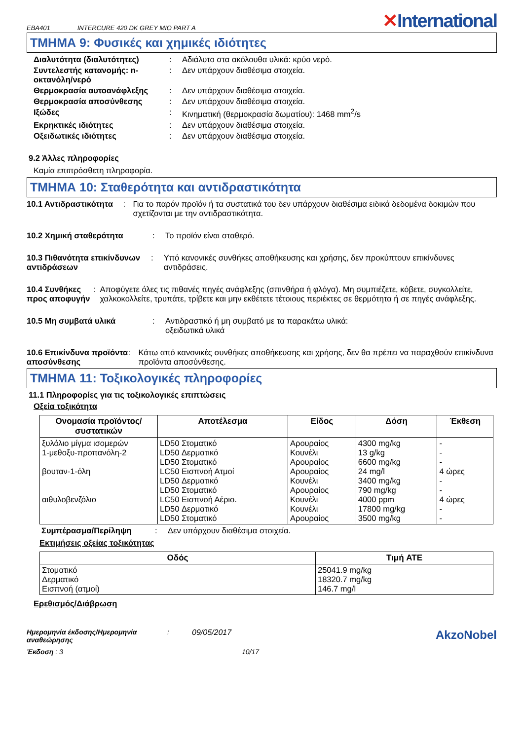EBA401 INTERCURE 420 DK GREY MIO PART A ✕International
ΤΜΗΜΑ 9: Φυσικές και χημικές ιδιότητες
Διαλυτότητα (διαλυτότητες) : Αδιάλυτο στα ακόλουθα υλικά: κρύο νερό.
Συντελεστής κατανομής: n-οκτανόλη/νερό
: Δεν υπάρχουν διαθέσιμα στοιχεία.
Θερμοκρασία αυτοανάφλεξης : Δεν υπάρχουν διαθέσιμα στοιχεία.
Θερμοκρασία αποσύνθεσης : Δεν υπάρχουν διαθέσιμα στοιχεία.
Ιξώδες : Κινηματική (θερμοκρασία δωματίου): 1468 mm<sup>2</sup>/s
Εκρηκτικές ιδιότητες : Δεν υπάρχουν διαθέσιμα στοιχεία.
Οξειδωτικές ιδιότητες : Δεν υπάρχουν διαθέσιμα στοιχεία.
9.2 Άλλες πληροφορίες
Καμία επιπρόσθετη πληροφορία.
ΤΜΗΜΑ 10: Σταθερότητα και αντιδραστικότητα
10.1 Αντιδραστικότητα : Για το παρόν προϊόν ή τα συστατικά του δεν υπάρχουν διαθέσιμα ειδικά δεδομένα δοκιμών που σχετίζονται με την αντιδραστικότητα.
10.2 Χημική σταθερότητα : Το προϊόν είναι σταθερό.
10.3 Πιθανότητα επικίνδυνων αντιδράσεων
: Υπό κανονικές συνθήκες αποθήκευσης και χρήσης, δεν προκύπτουν επικίνδυνες αντιδράσεις.
10.4 Συνθήκες προς αποφυγήν
: Αποφύγετε όλες τις πιθανές πηγές ανάφλεξης (σπινθήρα ή φλόγα). Μη συμπιέζετε, κόβετε, συγκολλείτε, χαλκοκολλείτε, τρυπάτε, τρίβετε και μην εκθέτετε τέτοιους περιέκτες σε θερμότητα ή σε πηγές ανάφλεξης.
10.5 Μη συμβατά υλικά : Αντιδραστικό ή μη συμβατό με τα παρακάτω υλικά:
οξειδωτικά υλικά
10.6 Επικίνδυνα προϊόντα αποσύνθεσης
: Κάτω από κανονικές συνθήκες αποθήκευσης και χρήσης, δεν θα πρέπει να παραχθούν επικίνδυνα προϊόντα αποσύνθεσης.
ΤΜΗΜΑ 11: Τοξικολογικές πληροφορίες
11.1 Πληροφορίες για τις τοξικολογικές επιπτώσεις
Οξεία τοξικότητα
| Ονομασία προϊόντος/ συστατικών | Αποτέλεσμα | Είδος | Δόση | Έκθεση |
| --- | --- | --- | --- | --- |
| ξυλόλιο μίγμα ισομερών 1-μεθοξυ-προπανόλη-2 βουταν-1-όλη αιθυλοβενζόλιο | LD50 Στοματικό LD50 Δερματικό LD50 Στοματικό LC50 Εισπνοή Ατμοί LD50 Δερματικό LD50 Στοματικό LC50 Εισπνοή Αέριο. LD50 Δερματικό LD50 Στοματικό | Αρουραίος Κουνέλι Αρουραίος Αρουραίος Κουνέλι Αρουραίος Κουνέλι Κουνέλι Αρουραίος | 4300 mg/kg 13 g/kg 6600 mg/kg 24 mg/l 3400 mg/kg 790 mg/kg 4000 ppm 17800 mg/kg 3500 mg/kg | - - - 4 ώρες - - 4 ώρες - - |
Συμπέρασμα/Περίληψη : Δεν υπάρχουν διαθέσιμα στοιχεία.
Εκτιμήσεις οξείας τοξικότητας
| Οδός | Τιμή ATE |
| --- | --- |
| Στοματικό Δερματικό Εισπνοή (ατμοί) | 25041.9 mg/kg 18320.7 mg/kg 146.7 mg/l |
Ερεθισμός/Διάβρωση
Ημερομηνία έκδοσης/Ημερομηνία αναθεώρησης
: 09/05/2017
AkzoNobel
Έκδοση : 3 10/17